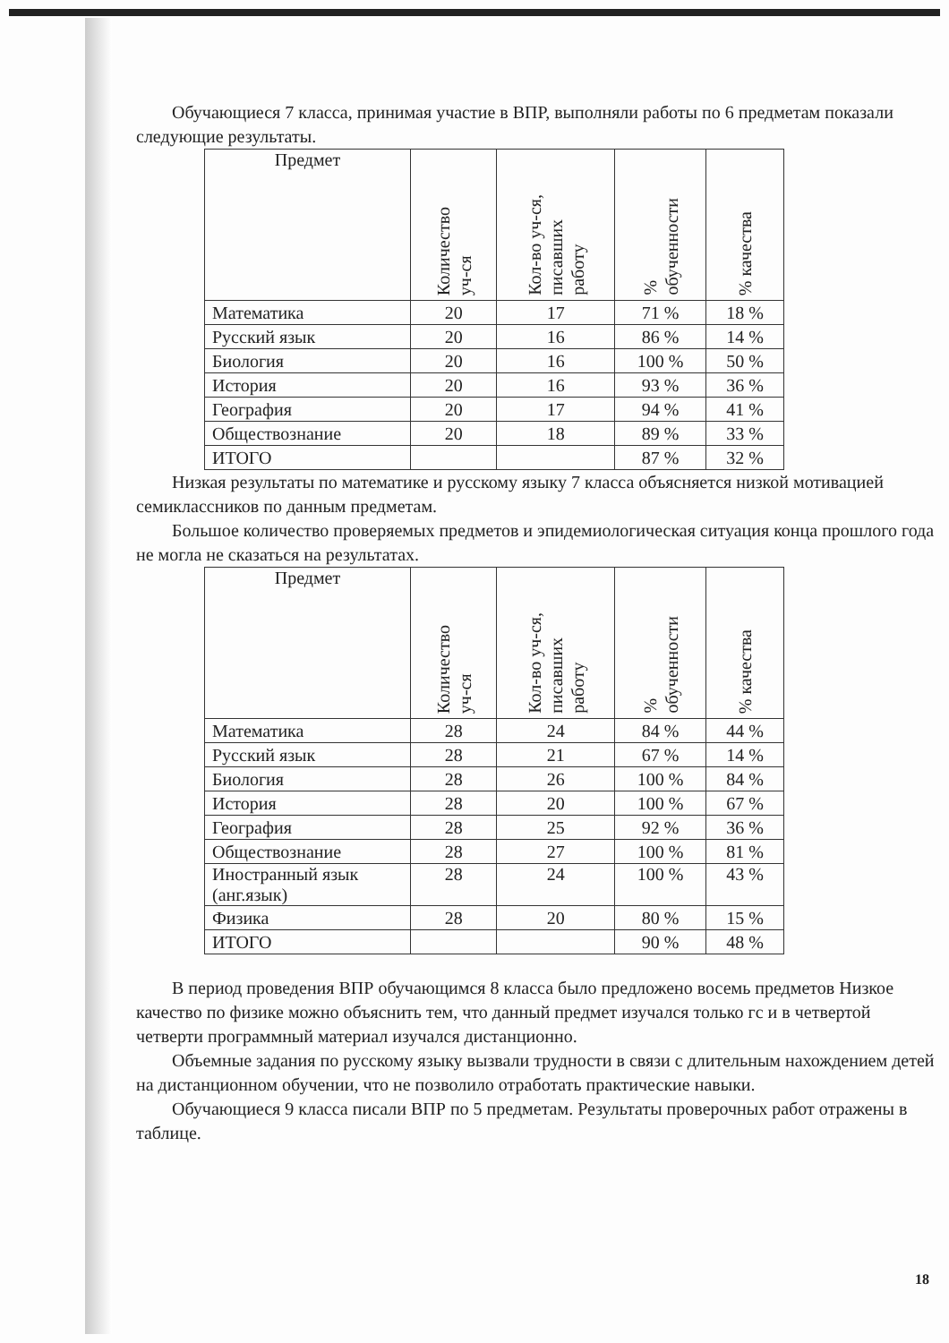Обучающиеся 7 класса, принимая участие в ВПР, выполняли работы по 6 предметам показали следующие результаты.
| Предмет | Количество уч-ся | Кол-во уч-ся, писавших работу | % обученности | % качества |
| --- | --- | --- | --- | --- |
| Математика | 20 | 17 | 71 % | 18 % |
| Русский язык | 20 | 16 | 86 % | 14 % |
| Биология | 20 | 16 | 100 % | 50 % |
| История | 20 | 16 | 93 % | 36 % |
| География | 20 | 17 | 94 % | 41 % |
| Обществознание | 20 | 18 | 89 % | 33 % |
| ИТОГО | | | 87 % | 32 % |
Низкая результаты по математике и русскому языку 7 класса объясняется низкой мотивацией семиклассников по данным предметам.
Большое количество проверяемых предметов и эпидемиологическая ситуация конца прошлого года не могла не сказаться на результатах.
| Предмет | Количество уч-ся | Кол-во уч-ся, писавших работу | % обученности | % качества |
| --- | --- | --- | --- | --- |
| Математика | 28 | 24 | 84 % | 44 % |
| Русский язык | 28 | 21 | 67 % | 14 % |
| Биология | 28 | 26 | 100 % | 84 % |
| История | 28 | 20 | 100 % | 67 % |
| География | 28 | 25 | 92 % | 36 % |
| Обществознание | 28 | 27 | 100 % | 81 % |
| Иностранный язык (анг.язык) | 28 | 24 | 100 % | 43 % |
| Физика | 28 | 20 | 80 % | 15 % |
| ИТОГО | | | 90 % | 48 % |
В период проведения ВПР обучающимся 8 класса было предложено восемь предметов Низкое качество по физике можно объяснить тем, что данный предмет изучался только гс и в четвертой четверти программный материал изучался дистанционно.
Объемные задания по русскому языку вызвали трудности в связи с длительным нахождением детей на дистанционном обучении, что не позволило отработать практические навыки.
Обучающиеся 9 класса писали ВПР по 5 предметам. Результаты проверочных работ отражены в таблице.
18